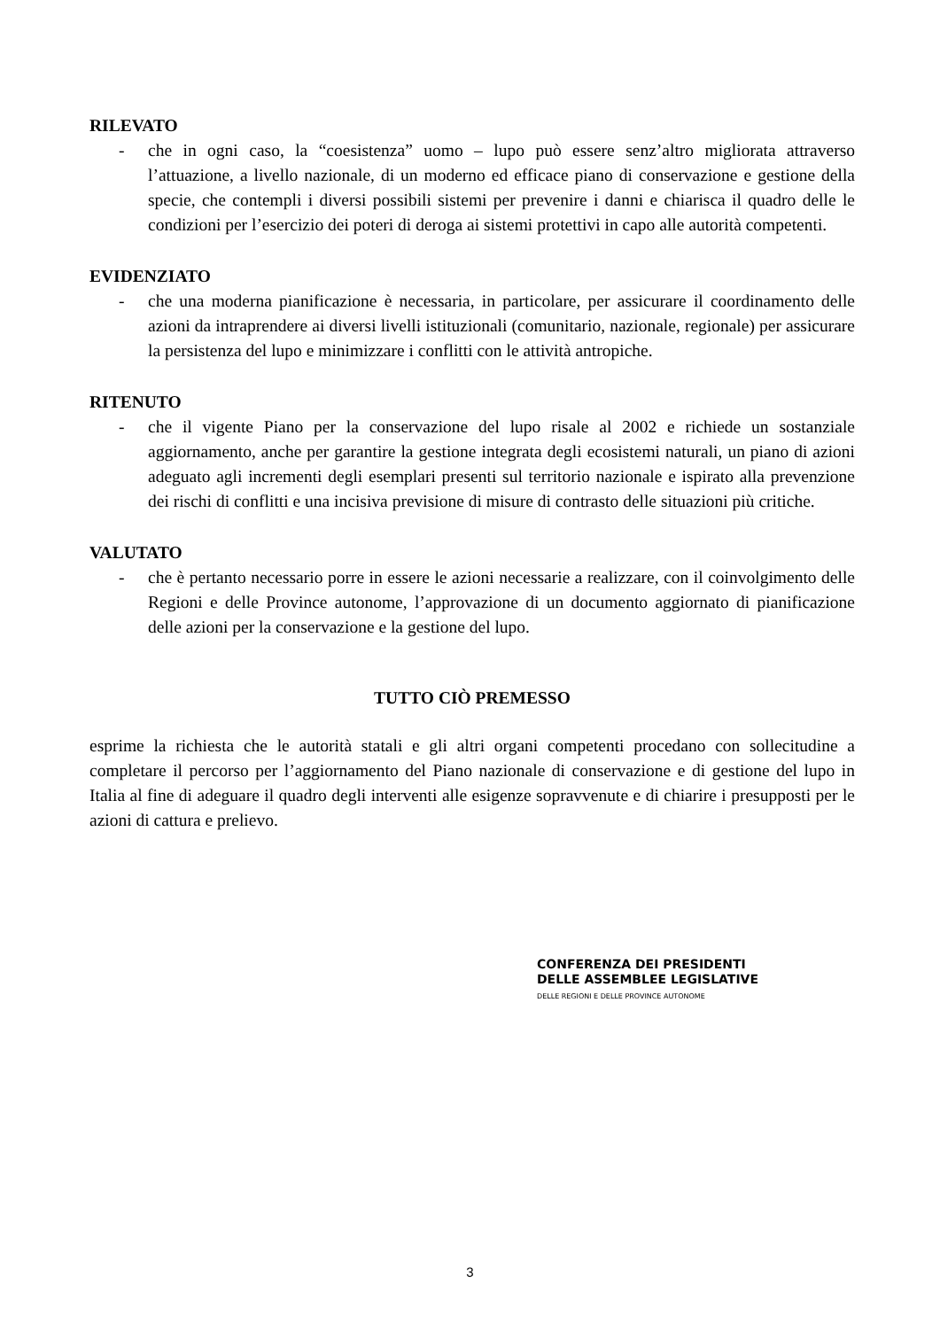RILEVATO
- che in ogni caso, la “coesistenza” uomo – lupo può essere senz’altro migliorata attraverso l’attuazione, a livello nazionale, di un moderno ed efficace piano di conservazione e gestione della specie, che contempli i diversi possibili sistemi per prevenire i danni e chiarisca il quadro delle le condizioni per l’esercizio dei poteri di deroga ai sistemi protettivi in capo alle autorità competenti.
EVIDENZIATO
- che una moderna pianificazione è necessaria, in particolare, per assicurare il coordinamento delle azioni da intraprendere ai diversi livelli istituzionali (comunitario, nazionale, regionale) per assicurare la persistenza del lupo e minimizzare i conflitti con le attività antropiche.
RITENUTO
- che il vigente Piano per la conservazione del lupo risale al 2002 e richiede un sostanziale aggiornamento, anche per garantire la gestione integrata degli ecosistemi naturali, un piano di azioni adeguato agli incrementi degli esemplari presenti sul territorio nazionale e ispirato alla prevenzione dei rischi di conflitti e una incisiva previsione di misure di contrasto delle situazioni più critiche.
VALUTATO
- che è pertanto necessario porre in essere le azioni necessarie a realizzare, con il coinvolgimento delle Regioni e delle Province autonome, l’approvazione di un documento aggiornato di pianificazione delle azioni per la conservazione e la gestione del lupo.
TUTTO CIÒ PREMESSO
esprime la richiesta che le autorità statali e gli altri organi competenti procedano con sollecitudine a completare il percorso per l’aggiornamento del Piano nazionale di conservazione e di gestione del lupo in Italia al fine di adeguare il quadro degli interventi alle esigenze sopravvenute e di chiarire i presupposti per le azioni di cattura e prelievo.
CONFERENZA DEI PRESIDENTI
DELLE ASSEMBLEE LEGISLATIVE
DELLE REGIONI E DELLE PROVINCE AUTONOME
3